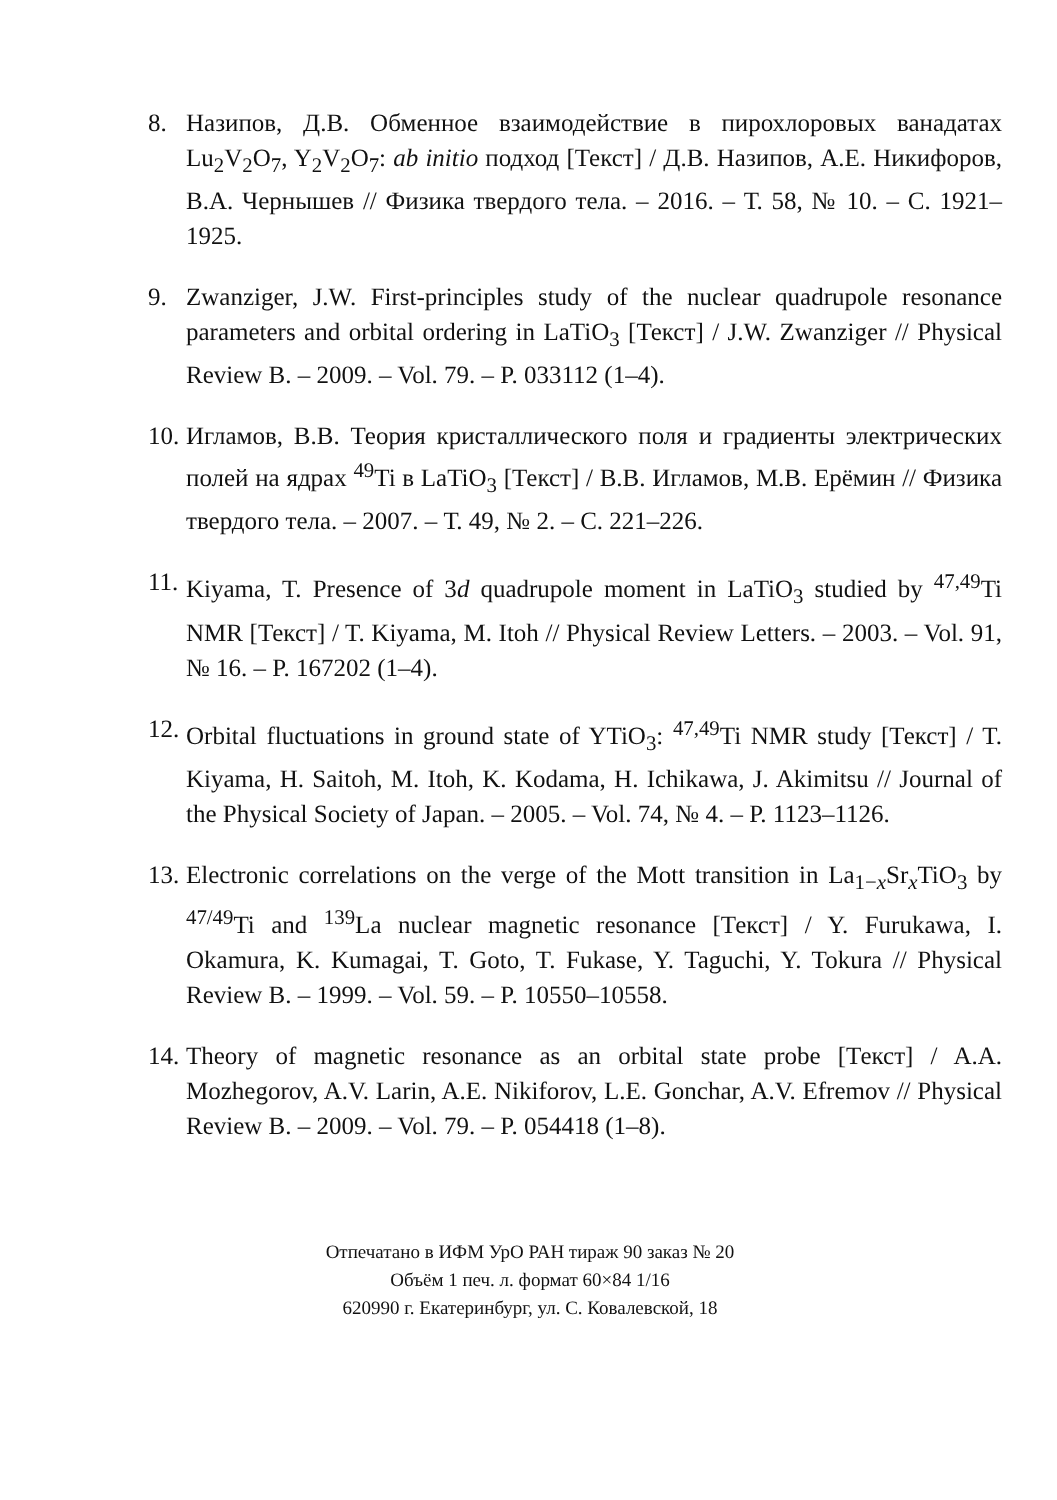8. Назипов, Д.В. Обменное взаимодействие в пирохлоровых ванадатах Lu<sub>2</sub>V<sub>2</sub>O<sub>7</sub>, Y<sub>2</sub>V<sub>2</sub>O<sub>7</sub>: ab initio подход [Текст] / Д.В. Назипов, А.Е. Никифоров, В.А. Чернышев // Физика твердого тела. – 2016. – Т. 58, № 10. – С. 1921–1925.
9. Zwanziger, J.W. First-principles study of the nuclear quadrupole resonance parameters and orbital ordering in LaTiO<sub>3</sub> [Текст] / J.W. Zwanziger // Physical Review B. – 2009. – Vol. 79. – P. 033112 (1–4).
10.
Игламов, В.В. Теория кристаллического поля и градиенты электрических полей на ядрах <sup>49</sup>Ti в LaTiO<sub>3</sub> [Текст] / В.В. Игламов, М.В. Ерёмин // Физика твердого тела. – 2007. – Т. 49, № 2. – С. 221–226.
11.
Kiyama, T. Presence of 3d quadrupole moment in LaTiO<sub>3</sub> studied by <sup>47,49</sup>Ti NMR [Текст] / T. Kiyama, M. Itoh // Physical Review Letters. – 2003. – Vol. 91, № 16. – P. 167202 (1–4).
12.
Orbital fluctuations in ground state of YTiO<sub>3</sub>: <sup>47,49</sup>Ti NMR study [Текст] / T. Kiyama, H. Saitoh, M. Itoh, K. Kodama, H. Ichikawa, J. Akimitsu // Journal of the Physical Society of Japan. – 2005. – Vol. 74, № 4. – P. 1123–1126.
13.
Electronic correlations on the verge of the Mott transition in La<sub>1−x</sub>Sr<sub>x</sub>TiO<sub>3</sub> by <sup>47/49</sup>Ti and <sup>139</sup>La nuclear magnetic resonance [Текст] / Y. Furukawa, I. Okamura, K. Kumagai, T. Goto, T. Fukase, Y. Taguchi, Y. Tokura // Physical Review B. – 1999. – Vol. 59. – P. 10550–10558.
14.
Theory of magnetic resonance as an orbital state probe [Текст] / A.A. Mozhegorov, A.V. Larin, A.E. Nikiforov, L.E. Gonchar, A.V. Efremov // Physical Review B. – 2009. – Vol. 79. – P. 054418 (1–8).
Отпечатано в ИФМ УрО РАН тираж 90 заказ № 20
Объём 1 печ. л. формат 60×84 1/16
620990 г. Екатеринбург, ул. С. Ковалевской, 18